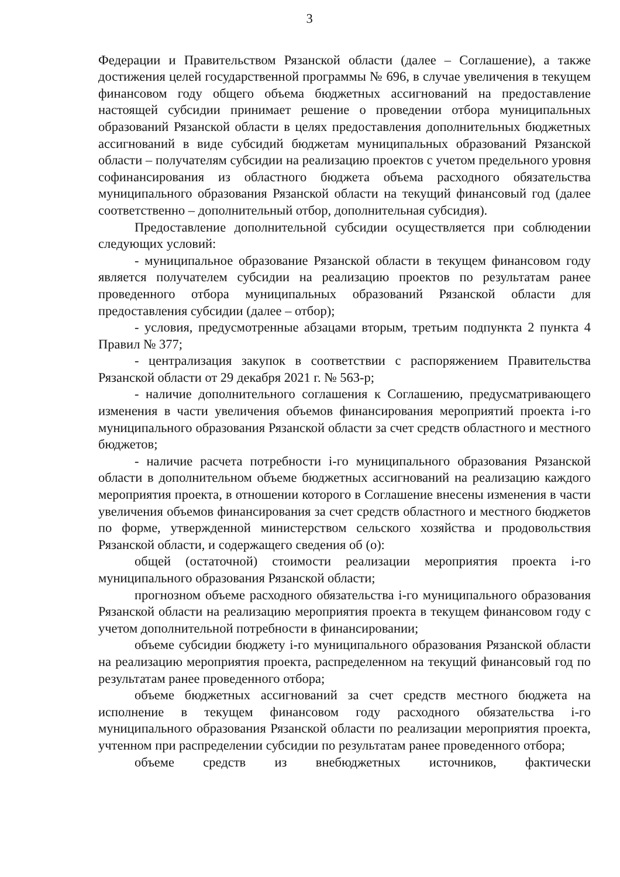3
Федерации и Правительством Рязанской области (далее – Соглашение), а также достижения целей государственной программы № 696, в случае увеличения в текущем финансовом году общего объема бюджетных ассигнований на предоставление настоящей субсидии принимает решение о проведении отбора муниципальных образований Рязанской области в целях предоставления дополнительных бюджетных ассигнований в виде субсидий бюджетам муниципальных образований Рязанской области – получателям субсидии на реализацию проектов с учетом предельного уровня софинансирования из областного бюджета объема расходного обязательства муниципального образования Рязанской области на текущий финансовый год (далее соответственно – дополнительный отбор, дополнительная субсидия).
Предоставление дополнительной субсидии осуществляется при соблюдении следующих условий:
- муниципальное образование Рязанской области в текущем финансовом году является получателем субсидии на реализацию проектов по результатам ранее проведенного отбора муниципальных образований Рязанской области для предоставления субсидии (далее – отбор);
- условия, предусмотренные абзацами вторым, третьим подпункта 2 пункта 4 Правил № 377;
- централизация закупок в соответствии с распоряжением Правительства Рязанской области от 29 декабря 2021 г. № 563-р;
- наличие дополнительного соглашения к Соглашению, предусматривающего изменения в части увеличения объемов финансирования мероприятий проекта i-го муниципального образования Рязанской области за счет средств областного и местного бюджетов;
- наличие расчета потребности i-го муниципального образования Рязанской области в дополнительном объеме бюджетных ассигнований на реализацию каждого мероприятия проекта, в отношении которого в Соглашение внесены изменения в части увеличения объемов финансирования за счет средств областного и местного бюджетов по форме, утвержденной министерством сельского хозяйства и продовольствия Рязанской области, и содержащего сведения об (о):
общей (остаточной) стоимости реализации мероприятия проекта i-го муниципального образования Рязанской области;
прогнозном объеме расходного обязательства i-го муниципального образования Рязанской области на реализацию мероприятия проекта в текущем финансовом году с учетом дополнительной потребности в финансировании;
объеме субсидии бюджету i-го муниципального образования Рязанской области на реализацию мероприятия проекта, распределенном на текущий финансовый год по результатам ранее проведенного отбора;
объеме бюджетных ассигнований за счет средств местного бюджета на исполнение в текущем финансовом году расходного обязательства i-го муниципального образования Рязанской области по реализации мероприятия проекта, учтенном при распределении субсидии по результатам ранее проведенного отбора;
объеме средств из внебюджетных источников, фактически